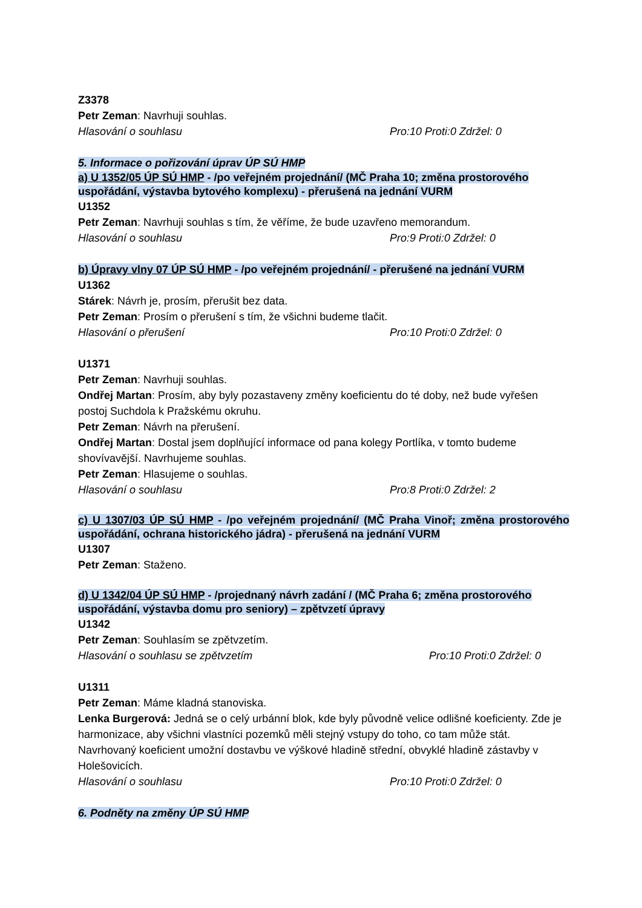Z3378
Petr Zeman: Navrhuji souhlas.
Hlasování o souhlasu Pro:10 Proti:0 Zdržel: 0
5. Informace o pořizování úprav ÚP SÚ HMP
a) U 1352/05 ÚP SÚ HMP - /po veřejném projednání/ (MČ Praha 10; změna prostorového uspořádání, výstavba bytového komplexu) - přerušená na jednání VURM
U1352
Petr Zeman: Navrhuji souhlas s tím, že věříme, že bude uzavřeno memorandum.
Hlasování o souhlasu Pro:9 Proti:0 Zdržel: 0
b) Úpravy vlny 07 ÚP SÚ HMP - /po veřejném projednání/ - přerušené na jednání VURM
U1362
Stárek: Návrh je, prosím, přerušit bez data.
Petr Zeman: Prosím o přerušení s tím, že všichni budeme tlačit.
Hlasování o přerušení Pro:10 Proti:0 Zdržel: 0
U1371
Petr Zeman: Navrhuji souhlas.
Ondřej Martan: Prosím, aby byly pozastaveny změny koeficientu do té doby, než bude vyřešen postoj Suchdola k Pražskému okruhu.
Petr Zeman: Návrh na přerušení.
Ondřej Martan: Dostal jsem doplňující informace od pana kolegy Portlíka, v tomto budeme shovívavější. Navrhujeme souhlas.
Petr Zeman: Hlasujeme o souhlas.
Hlasování o souhlasu Pro:8 Proti:0 Zdržel: 2
c) U 1307/03 ÚP SÚ HMP - /po veřejném projednání/ (MČ Praha Vinoř; změna prostorového uspořádání, ochrana historického jádra) - přerušená na jednání VURM
U1307
Petr Zeman: Staženo.
d) U 1342/04 ÚP SÚ HMP - /projednaný návrh zadání / (MČ Praha 6; změna prostorového uspořádání, výstavba domu pro seniory) – zpětvzetí úpravy
U1342
Petr Zeman: Souhlasím se zpětvzetím.
Hlasování o souhlasu se zpětvzetím Pro:10 Proti:0 Zdržel: 0
U1311
Petr Zeman: Máme kladná stanoviska.
Lenka Burgerová: Jedná se o celý urbánní blok, kde byly původně velice odlišné koeficienty. Zde je harmonizace, aby všichni vlastníci pozemků měli stejný vstupy do toho, co tam může stát. Navrhovaný koeficient umožní dostavbu ve výškové hladině střední, obvyklé hladině zástavby v Holešovicích.
Hlasování o souhlasu Pro:10 Proti:0 Zdržel: 0
6. Podněty na změny ÚP SÚ HMP